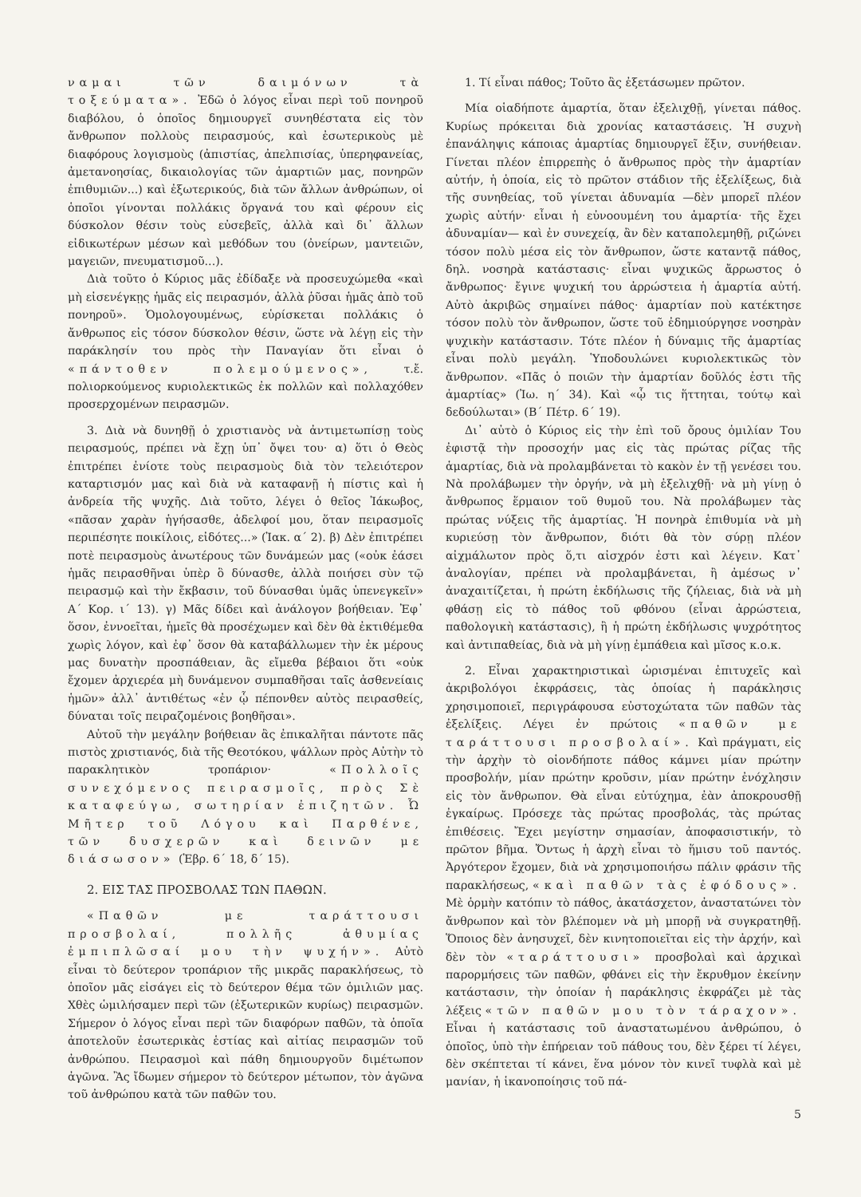ναμαι τῶν δαιμόνων τὰ τοξεύματα». Ἐδῶ ὁ λόγος εἶναι περὶ τοῦ πονηροῦ διαβόλου, ὁ ὁποῖος δημιουργεῖ συνηθέστατα εἰς τὸν ἄνθρωπον πολλοὺς πειρασμούς, καὶ ἐσωτερικοὺς μὲ διαφόρους λογισμοὺς (ἀπιστίας, ἀπελπισίας, ὑπερηφανείας, ἀμετανοησίας, δικαιολογίας τῶν ἁμαρτιῶν μας, πονηρῶν ἐπιθυμιῶν...) καὶ ἐξωτερικούς, διὰ τῶν ἄλλων ἀνθρώπων, οἱ ὁποῖοι γίνονται πολλάκις ὄργανά του καὶ φέρουν εἰς δύσκολον θέσιν τοὺς εὐσεβεῖς, ἀλλὰ καὶ δι᾿ ἄλλων εἰδικωτέρων μέσων καὶ μεθόδων του (ὀνείρων, μαντειῶν, μαγειῶν, πνευματισμοῦ...).
Διὰ τοῦτο ὁ Κύριος μᾶς ἐδίδαξε νὰ προσευχώμεθα «καὶ μὴ εἰσενέγκῃς ἡμᾶς εἰς πειρασμόν, ἀλλὰ ῥῦσαι ἡμᾶς ἀπὸ τοῦ πονηροῦ». Ὁμολογουμένως, εὑρίσκεται πολλάκις ὁ ἄνθρωπος εἰς τόσον δύσκολον θέσιν, ὥστε νὰ λέγῃ εἰς τὴν παράκλησίν του πρὸς τὴν Παναγίαν ὅτι εἶναι ὁ «πάντοθεν πολεμούμενος», τ.ἔ. πολιορκούμενος κυριολεκτικῶς ἐκ πολλῶν καὶ πολλαχόθεν προσερχομένων πειρασμῶν.
3. Διὰ νὰ δυνηθῇ ὁ χριστιανὸς νὰ ἀντιμετωπίσῃ τοὺς πειρασμούς, πρέπει νὰ ἔχῃ ὑπ᾿ ὄψει του· α) ὅτι ὁ Θεὸς ἐπιτρέπει ἐνίοτε τοὺς πειρασμοὺς διὰ τὸν τελειότερον καταρτισμόν μας καὶ διὰ νὰ καταφανῇ ἡ πίστις καὶ ἡ ἀνδρεία τῆς ψυχῆς. Διὰ τοῦτο, λέγει ὁ θεῖος Ἰάκωβος, «πᾶσαν χαρὰν ἡγήσασθε, ἀδελφοί μου, ὅταν πειρασμοῖς περιπέσητε ποικίλοις, εἰδότες...» (Ἰακ. α´ 2). β) Δὲν ἐπιτρέπει ποτὲ πειρασμοὺς ἀνωτέρους τῶν δυνάμεών μας («οὐκ ἐάσει ἡμᾶς πειρασθῆναι ὑπὲρ ὃ δύνασθε, ἀλλὰ ποιήσει σὺν τῷ πειρασμῷ καὶ τὴν ἔκβασιν, τοῦ δύνασθαι ὑμᾶς ὑπενεγκεῖν» Α´ Κορ. ι´ 13). γ) Μᾶς δίδει καὶ ἀνάλογον βοήθειαν. Ἐφ᾿ ὅσον, ἐννοεῖται, ἡμεῖς θὰ προσέχωμεν καὶ δὲν θὰ ἐκτιθέμεθα χωρὶς λόγον, καὶ ἐφ᾿ ὅσον θὰ καταβάλλωμεν τὴν ἐκ μέρους μας δυνατὴν προσπάθειαν, ἂς εἴμεθα βέβαιοι ὅτι «οὐκ ἔχομεν ἀρχιερέα μὴ δυνάμενον συμπαθῆσαι ταῖς ἀσθενείαις ἡμῶν» ἀλλ᾿ ἀντιθέτως «ἐν ᾧ πέπονθεν αὐτὸς πειρασθείς, δύναται τοῖς πειραζομένοις βοηθῆσαι».
Αὐτοῦ τὴν μεγάλην βοήθειαν ἂς ἐπικαλῆται πάντοτε πᾶς πιστὸς χριστιανός, διὰ τῆς Θεοτόκου, ψάλλων πρὸς Αὐτὴν τὸ παρακλητικὸν τροπάριον· «Πολλοῖς συνεχόμενος πειρασμοῖς, πρὸς Σὲ καταφεύγω, σωτηρίαν ἐπιζητῶν. Ὦ Μῆτερ τοῦ Λόγου καὶ Παρθένε, τῶν δυσχερῶν καὶ δεινῶν με διάσωσον» (Ἑβρ. 6´ 18, δ´ 15).
2. ΕΙΣ ΤΑΣ ΠΡΟΣΒΟΛΑΣ ΤΩΝ ΠΑΘΩΝ.
«Παθῶν με ταράττουσι προσβολαί, πολλῆς ἀθυμίας ἐμπιπλῶσαί μου τὴν ψυχήν». Αὐτὸ εἶναι τὸ δεύτερον τροπάριον τῆς μικρᾶς παρακλήσεως, τὸ ὁποῖον μᾶς εἰσάγει εἰς τὸ δεύτερον θέμα τῶν ὁμιλιῶν μας. Χθὲς ὡμιλήσαμεν περὶ τῶν (ἐξωτερικῶν κυρίως) πειρασμῶν. Σήμερον ὁ λόγος εἶναι περὶ τῶν διαφόρων παθῶν, τὰ ὁποῖα ἀποτελοῦν ἐσωτερικὰς ἑστίας καὶ αἰτίας πειρασμῶν τοῦ ἀνθρώπου. Πειρασμοὶ καὶ πάθη δημιουργοῦν διμέτωπον ἀγῶνα. Ἂς ἴδωμεν σήμερον τὸ δεύτερον μέτωπον, τὸν ἀγῶνα τοῦ ἀνθρώπου κατὰ τῶν παθῶν του.
1. Τί εἶναι πάθος; Τοῦτο ἂς ἐξετάσωμεν πρῶτον.
Μία οἱαδήποτε ἁμαρτία, ὅταν ἐξελιχθῇ, γίνεται πάθος. Κυρίως πρόκειται διὰ χρονίας καταστάσεις. Ἡ συχνὴ ἐπανάληψις κάποιας ἁμαρτίας δημιουργεῖ ἕξιν, συνήθειαν. Γίνεται πλέον ἐπιρρεπὴς ὁ ἄνθρωπος πρὸς τὴν ἁμαρτίαν αὐτήν, ἡ ὁποία, εἰς τὸ πρῶτον στάδιον τῆς ἐξελίξεως, διὰ τῆς συνηθείας, τοῦ γίνεται ἀδυναμία —δὲν μπορεῖ πλέον χωρὶς αὐτήν· εἶναι ἡ εὐνοουμένη του ἁμαρτία· τῆς ἔχει ἀδυναμίαν— καὶ ἐν συνεχείᾳ, ἂν δὲν καταπολεμηθῇ, ριζώνει τόσον πολὺ μέσα εἰς τὸν ἄνθρωπον, ὥστε καταντᾷ πάθος, δηλ. νοσηρὰ κατάστασις· εἶναι ψυχικῶς ἄρρωστος ὁ ἄνθρωπος· ἔγινε ψυχική του ἀρρώστεια ἡ ἁμαρτία αὐτή. Αὐτὸ ἀκριβῶς σημαίνει πάθος· ἁμαρτίαν ποὺ κατέκτησε τόσον πολὺ τὸν ἄνθρωπον, ὥστε τοῦ ἐδημιούργησε νοσηρὰν ψυχικὴν κατάστασιν. Τότε πλέον ἡ δύναμις τῆς ἁμαρτίας εἶναι πολὺ μεγάλη. Ὑποδουλώνει κυριολεκτικῶς τὸν ἄνθρωπον. «Πᾶς ὁ ποιῶν τὴν ἁμαρτίαν δοῦλός ἐστι τῆς ἁμαρτίας» (Ἰω. η´ 34). Καὶ «ᾧ τις ἥττηται, τούτῳ καὶ δεδούλωται» (Β´ Πέτρ. 6´ 19).
Δι᾿ αὐτὸ ὁ Κύριος εἰς τὴν ἐπὶ τοῦ ὄρους ὁμιλίαν Του ἐφιστᾷ τὴν προσοχήν μας εἰς τὰς πρώτας ρίζας τῆς ἁμαρτίας, διὰ νὰ προλαμβάνεται τὸ κακὸν ἐν τῇ γενέσει του. Νὰ προλάβωμεν τὴν ὀργήν, νὰ μὴ ἐξελιχθῇ· νὰ μὴ γίνῃ ὁ ἄνθρωπος ἕρμαιον τοῦ θυμοῦ του. Νὰ προλάβωμεν τὰς πρώτας νύξεις τῆς ἁμαρτίας. Ἡ πονηρὰ ἐπιθυμία νὰ μὴ κυριεύσῃ τὸν ἄνθρωπον, διότι θὰ τὸν σύρῃ πλέον αἰχμάλωτον πρὸς ὅ,τι αἰσχρόν ἐστι καὶ λέγειν. Κατ᾿ ἀναλογίαν, πρέπει νὰ προλαμβάνεται, ἢ ἀμέσως ν᾿ ἀναχαιτίζεται, ἡ πρώτη ἐκδήλωσις τῆς ζήλειας, διὰ νὰ μὴ φθάσῃ εἰς τὸ πάθος τοῦ φθόνου (εἶναι ἀρρώστεια, παθολογικὴ κατάστασις), ἢ ἡ πρώτη ἐκδήλωσις ψυχρότητος καὶ ἀντιπαθείας, διὰ νὰ μὴ γίνῃ ἐμπάθεια καὶ μῖσος κ.ο.κ.
2. Εἶναι χαρακτηριστικαὶ ὡρισμέναι ἐπιτυχεῖς καὶ ἀκριβολόγοι ἐκφράσεις, τὰς ὁποίας ἡ παράκλησις χρησιμοποιεῖ, περιγράφουσα εὐστοχώτατα τῶν παθῶν τὰς ἐξελίξεις. Λέγει ἐν πρώτοις «παθῶν με ταράττουσι προσβολαί». Καὶ πράγματι, εἰς τὴν ἀρχὴν τὸ οἱονδήποτε πάθος κάμνει μίαν πρώτην προσβολήν, μίαν πρώτην κροῦσιν, μίαν πρώτην ἐνόχλησιν εἰς τὸν ἄνθρωπον. Θὰ εἶναι εὐτύχημα, ἐὰν ἀποκρουσθῇ ἐγκαίρως. Πρόσεχε τὰς πρώτας προσβολάς, τὰς πρώτας ἐπιθέσεις. Ἔχει μεγίστην σημασίαν, ἀποφασιστικήν, τὸ πρῶτον βῆμα. Ὄντως ἡ ἀρχὴ εἶναι τὸ ἥμισυ τοῦ παντός. Ἀργότερον ἔχομεν, διὰ νὰ χρησιμοποιήσω πάλιν φράσιν τῆς παρακλήσεως, «καὶ παθῶν τὰς ἐφόδους». Μὲ ὁρμὴν κατόπιν τὸ πάθος, ἀκατάσχετον, ἀναστατώνει τὸν ἄνθρωπον καὶ τὸν βλέπομεν νὰ μὴ μπορῇ νὰ συγκρατηθῇ. Ὅποιος δὲν ἀνησυχεῖ, δὲν κινητοποιεῖται εἰς τὴν ἀρχήν, καὶ δὲν τὸν «ταράττουσι» προσβολαὶ καὶ ἀρχικαὶ παρορμήσεις τῶν παθῶν, φθάνει εἰς τὴν ἔκρυθμον ἐκείνην κατάστασιν, τὴν ὁποίαν ἡ παράκλησις ἐκφράζει μὲ τὰς λέξεις «τῶν παθῶν μου τὸν τάραχον». Εἶναι ἡ κατάστασις τοῦ ἀναστατωμένου ἀνθρώπου, ὁ ὁποῖος, ὑπὸ τὴν ἐπήρειαν τοῦ πάθους του, δὲν ξέρει τί λέγει, δὲν σκέπτεται τί κάνει, ἕνα μόνον τὸν κινεῖ τυφλὰ καὶ μὲ μανίαν, ἡ ἱκανοποίησις τοῦ πά-
5